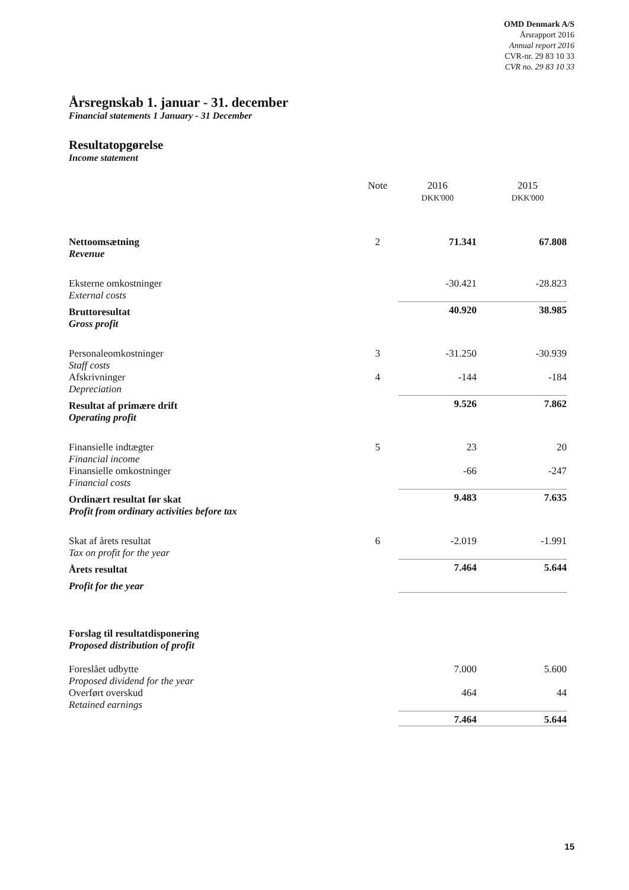OMD Denmark A/S
Årsrapport 2016
Annual report 2016
CVR-nr. 29 83 10 33
CVR no. 29 83 10 33
Årsregnskab 1. januar - 31. december
Financial statements 1 January - 31 December
Resultatopgørelse
Income statement
| | Note | 2016 DKK'000 | 2015 DKK'000 |
| --- | --- | --- | --- |
| Nettoomsætning Revenue | 2 | 71.341 | 67.808 |
| Eksterne omkostninger External costs | | -30.421 | -28.823 |
| Bruttoresultat Gross profit | | 40.920 | 38.985 |
| Personaleomkostninger Staff costs | 3 | -31.250 | -30.939 |
| Afskrivninger Depreciation | 4 | -144 | -184 |
| Resultat af primære drift Operating profit | | 9.526 | 7.862 |
| Finansielle indtægter Financial income | 5 | 23 | 20 |
| Finansielle omkostninger Financial costs | | -66 | -247 |
| Ordinært resultat før skat Profit from ordinary activities before tax | | 9.483 | 7.635 |
| Skat af årets resultat Tax on profit for the year | 6 | -2.019 | -1.991 |
| Årets resultat Profit for the year | | 7.464 | 5.644 |
| Forslag til resultatdisponering Proposed distribution of profit | | | |
| Foreslået udbytte Proposed dividend for the year | | 7.000 | 5.600 |
| Overført overskud Retained earnings | | 464 | 44 |
| | | 7.464 | 5.644 |
15